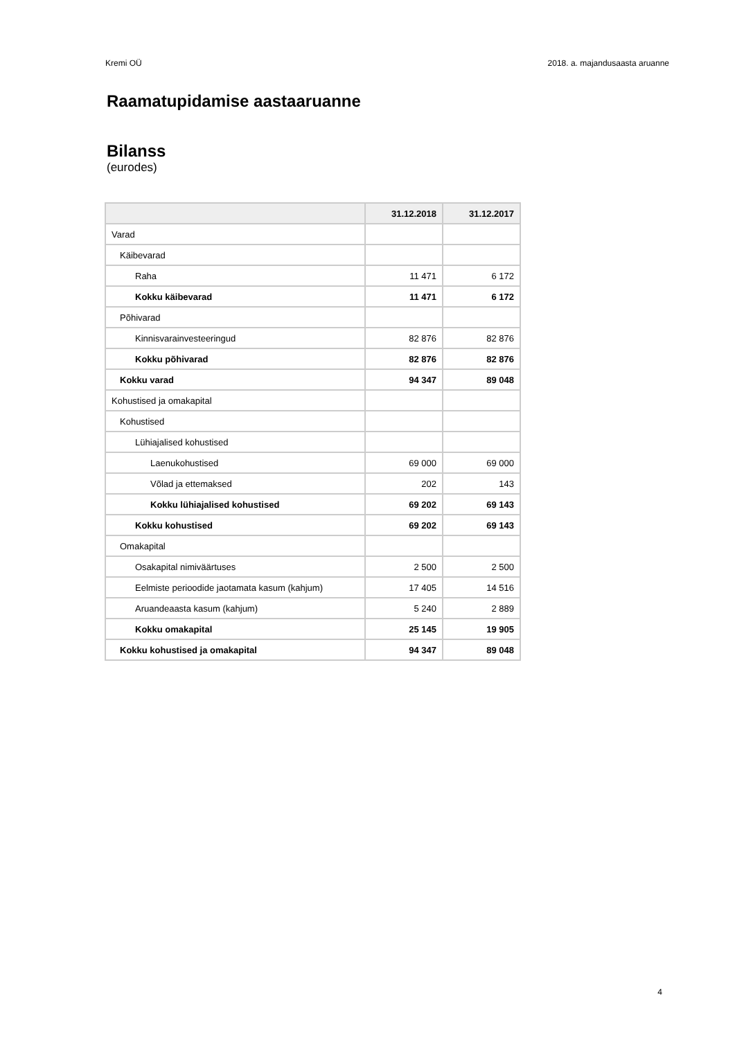Kremi OÜ 2018. a. majandusaasta aruanne
Raamatupidamise aastaaruanne
Bilanss
(eurodes)
| | 31.12.2018 | 31.12.2017 |
| --- | --- | --- |
| Varad | | |
| Käibevarad | | |
| Raha | 11 471 | 6 172 |
| Kokku käibevarad | 11 471 | 6 172 |
| Põhivarad | | |
| Kinnisvarainvesteeringud | 82 876 | 82 876 |
| Kokku põhivarad | 82 876 | 82 876 |
| Kokku varad | 94 347 | 89 048 |
| Kohustised ja omakapital | | |
| Kohustised | | |
| Lühiajalised kohustised | | |
| Laenukohustised | 69 000 | 69 000 |
| Võlad ja ettemaksed | 202 | 143 |
| Kokku lühiajalised kohustised | 69 202 | 69 143 |
| Kokku kohustised | 69 202 | 69 143 |
| Omakapital | | |
| Osakapital nimiväärtuses | 2 500 | 2 500 |
| Eelmiste perioodide jaotamata kasum (kahjum) | 17 405 | 14 516 |
| Aruandeaasta kasum (kahjum) | 5 240 | 2 889 |
| Kokku omakapital | 25 145 | 19 905 |
| Kokku kohustised ja omakapital | 94 347 | 89 048 |
4